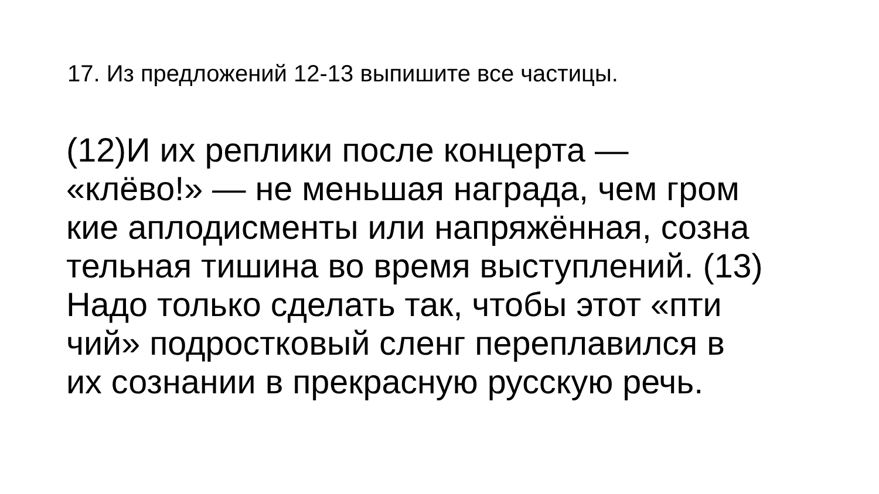17. Из предложений 12-13 выпишите все частицы.
(12)И их реплики после концерта —
«клёво!» — не меньшая награда, чем гром
кие аплодисменты или напряжённая, созна
тельная тишина во время выступлений. (13)
Надо только сделать так, чтобы этот «пти
чий» подростковый сленг переплавился в
их сознании в прекрасную русскую речь.